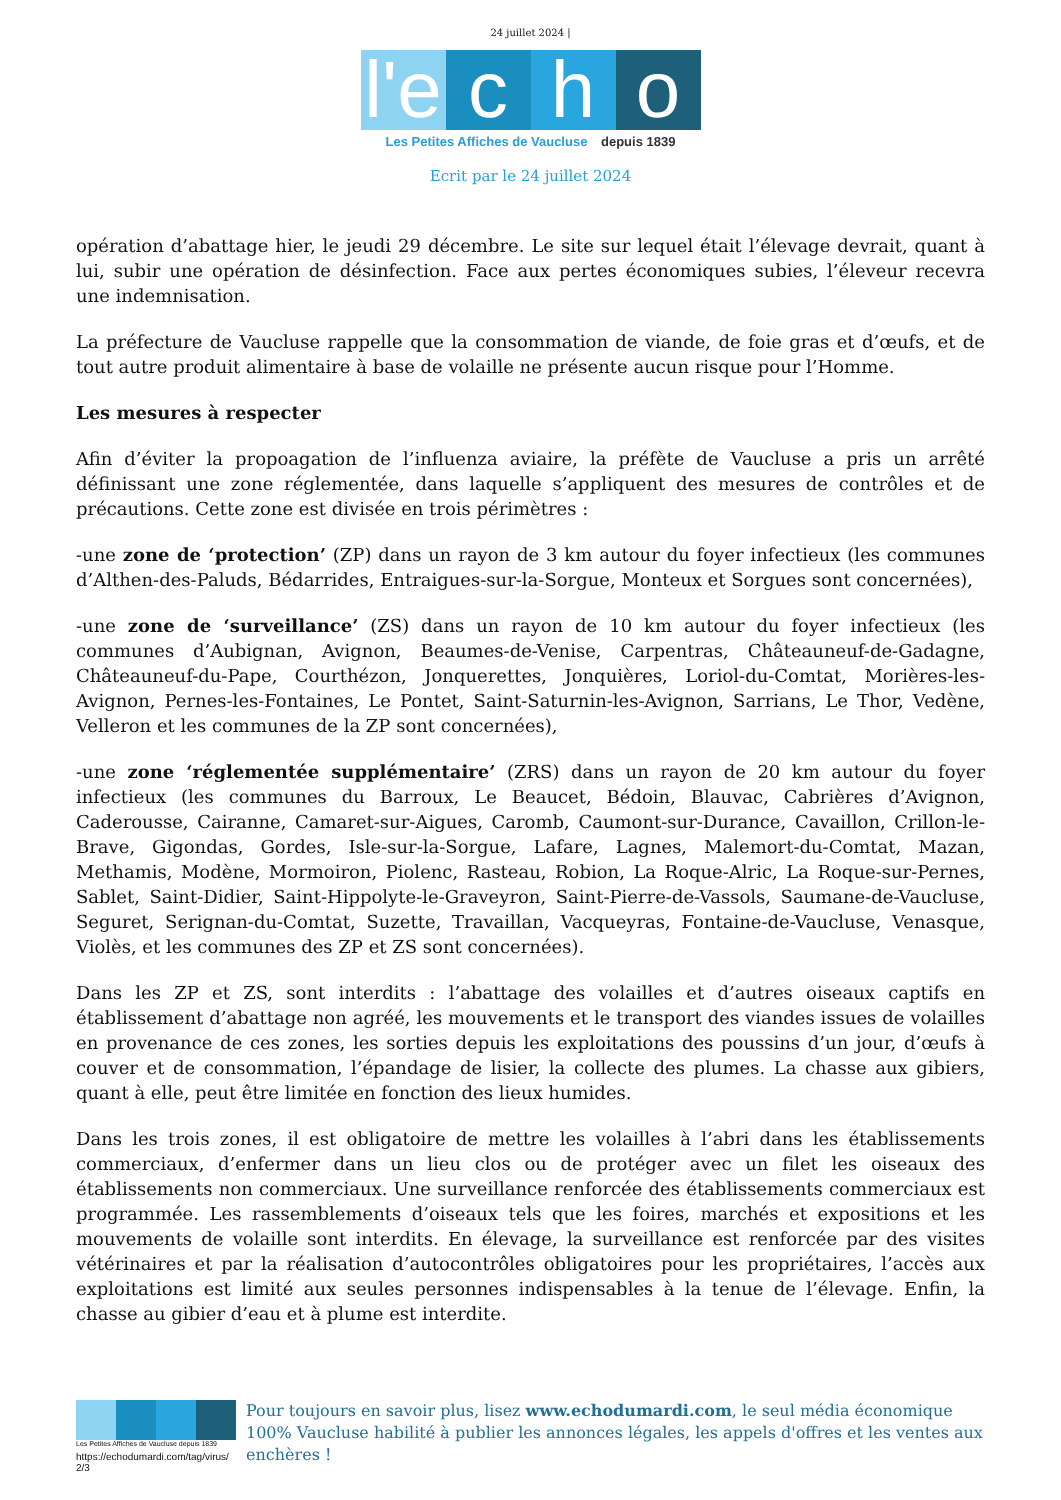24 juillet 2024 |
l'e
c
h
o
Les Petites Affiches de Vaucluse depuis 1839
Ecrit par le 24 juillet 2024
opération d’abattage hier, le jeudi 29 décembre. Le site sur lequel était l’élevage devrait, quant à lui, subir une opération de désinfection. Face aux pertes économiques subies, l’éleveur recevra une indemnisation.
La préfecture de Vaucluse rappelle que la consommation de viande, de foie gras et d’œufs, et de tout autre produit alimentaire à base de volaille ne présente aucun risque pour l’Homme.
Les mesures à respecter
Afin d’éviter la propoagation de l’influenza aviaire, la préfète de Vaucluse a pris un arrêté définissant une zone réglementée, dans laquelle s’appliquent des mesures de contrôles et de précautions. Cette zone est divisée en trois périmètres :
-une zone de ‘protection’ (ZP) dans un rayon de 3 km autour du foyer infectieux (les communes d’Althen-des-Paluds, Bédarrides, Entraigues-sur-la-Sorgue, Monteux et Sorgues sont concernées),
-une zone de ‘surveillance’ (ZS) dans un rayon de 10 km autour du foyer infectieux (les communes d’Aubignan, Avignon, Beaumes-de-Venise, Carpentras, Châteauneuf-de-Gadagne, Châteauneuf-du-Pape, Courthézon, Jonquerettes, Jonquières, Loriol-du-Comtat, Morières-les-Avignon, Pernes-les-Fontaines, Le Pontet, Saint-Saturnin-les-Avignon, Sarrians, Le Thor, Vedène, Velleron et les communes de la ZP sont concernées),
-une zone ‘réglementée supplémentaire’ (ZRS) dans un rayon de 20 km autour du foyer infectieux (les communes du Barroux, Le Beaucet, Bédoin, Blauvac, Cabrières d’Avignon, Caderousse, Cairanne, Camaret-sur-Aigues, Caromb, Caumont-sur-Durance, Cavaillon, Crillon-le-Brave, Gigondas, Gordes, Isle-sur-la-Sorgue, Lafare, Lagnes, Malemort-du-Comtat, Mazan, Methamis, Modène, Mormoiron, Piolenc, Rasteau, Robion, La Roque-Alric, La Roque-sur-Pernes, Sablet, Saint-Didier, Saint-Hippolyte-le-Graveyron, Saint-Pierre-de-Vassols, Saumane-de-Vaucluse, Seguret, Serignan-du-Comtat, Suzette, Travaillan, Vacqueyras, Fontaine-de-Vaucluse, Venasque, Violès, et les communes des ZP et ZS sont concernées).
Dans les ZP et ZS, sont interdits : l’abattage des volailles et d’autres oiseaux captifs en établissement d’abattage non agréé, les mouvements et le transport des viandes issues de volailles en provenance de ces zones, les sorties depuis les exploitations des poussins d’un jour, d’œufs à couver et de consommation, l’épandage de lisier, la collecte des plumes. La chasse aux gibiers, quant à elle, peut être limitée en fonction des lieux humides.
Dans les trois zones, il est obligatoire de mettre les volailles à l’abri dans les établissements commerciaux, d’enfermer dans un lieu clos ou de protéger avec un filet les oiseaux des établissements non commerciaux. Une surveillance renforcée des établissements commerciaux est programmée. Les rassemblements d’oiseaux tels que les foires, marchés et expositions et les mouvements de volaille sont interdits. En élevage, la surveillance est renforcée par des visites vétérinaires et par la réalisation d’autocontrôles obligatoires pour les propriétaires, l’accès aux exploitations est limité aux seules personnes indispensables à la tenue de l’élevage. Enfin, la chasse au gibier d’eau et à plume est interdite.
Les Petites Affiches de Vaucluse depuis 1839
https://echodumardi.com/tag/virus/ 2/3
Pour toujours en savoir plus, lisez www.echodumardi.com, le seul média économique 100% Vaucluse habilité à publier les annonces légales, les appels d'offres et les ventes aux enchères !